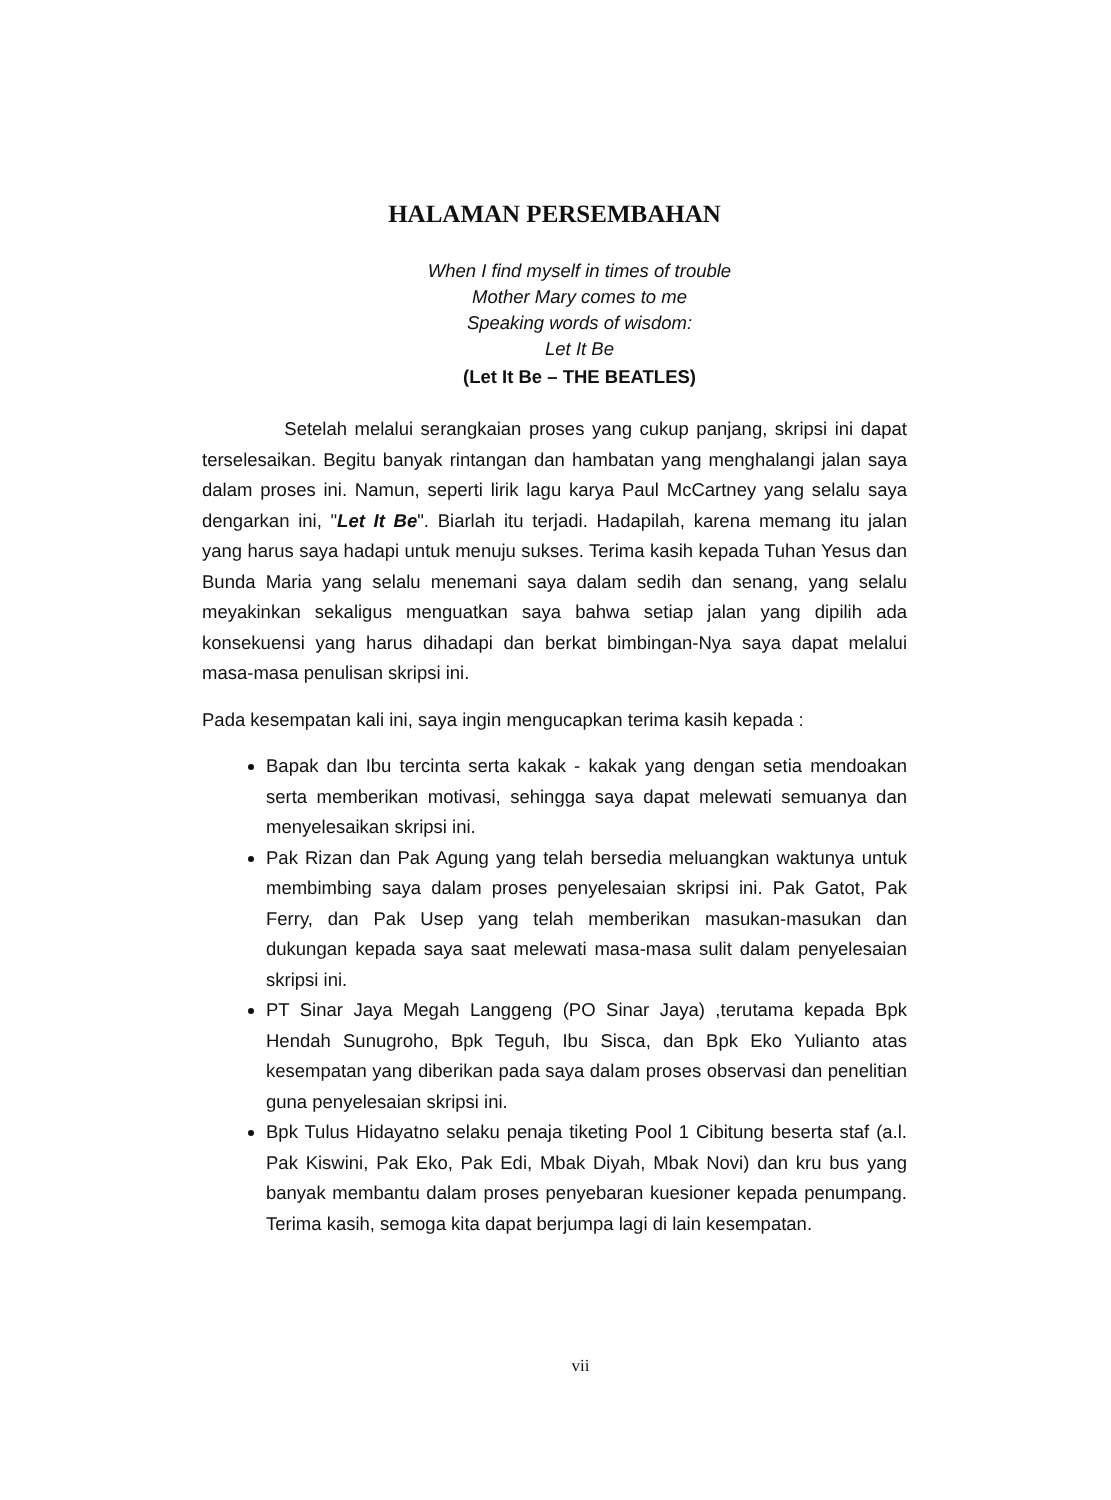HALAMAN PERSEMBAHAN
When I find myself in times of trouble
Mother Mary comes to me
Speaking words of wisdom:
Let It Be
(Let It Be – THE BEATLES)
Setelah melalui serangkaian proses yang cukup panjang, skripsi ini dapat terselesaikan. Begitu banyak rintangan dan hambatan yang menghalangi jalan saya dalam proses ini. Namun, seperti lirik lagu karya Paul McCartney yang selalu saya dengarkan ini, "Let It Be". Biarlah itu terjadi. Hadapilah, karena memang itu jalan yang harus saya hadapi untuk menuju sukses. Terima kasih kepada Tuhan Yesus dan Bunda Maria yang selalu menemani saya dalam sedih dan senang, yang selalu meyakinkan sekaligus menguatkan saya bahwa setiap jalan yang dipilih ada konsekuensi yang harus dihadapi dan berkat bimbingan-Nya saya dapat melalui masa-masa penulisan skripsi ini.
Pada kesempatan kali ini, saya ingin mengucapkan terima kasih kepada :
Bapak dan Ibu tercinta serta kakak - kakak yang dengan setia mendoakan serta memberikan motivasi, sehingga saya dapat melewati semuanya dan menyelesaikan skripsi ini.
Pak Rizan dan Pak Agung yang telah bersedia meluangkan waktunya untuk membimbing saya dalam proses penyelesaian skripsi ini. Pak Gatot, Pak Ferry, dan Pak Usep yang telah memberikan masukan-masukan dan dukungan kepada saya saat melewati masa-masa sulit dalam penyelesaian skripsi ini.
PT Sinar Jaya Megah Langgeng (PO Sinar Jaya) ,terutama kepada Bpk Hendah Sunugroho, Bpk Teguh, Ibu Sisca, dan Bpk Eko Yulianto atas kesempatan yang diberikan pada saya dalam proses observasi dan penelitian guna penyelesaian skripsi ini.
Bpk Tulus Hidayatno selaku penaja tiketing Pool 1 Cibitung beserta staf (a.l. Pak Kiswini, Pak Eko, Pak Edi, Mbak Diyah, Mbak Novi) dan kru bus yang banyak membantu dalam proses penyebaran kuesioner kepada penumpang. Terima kasih, semoga kita dapat berjumpa lagi di lain kesempatan.
vii